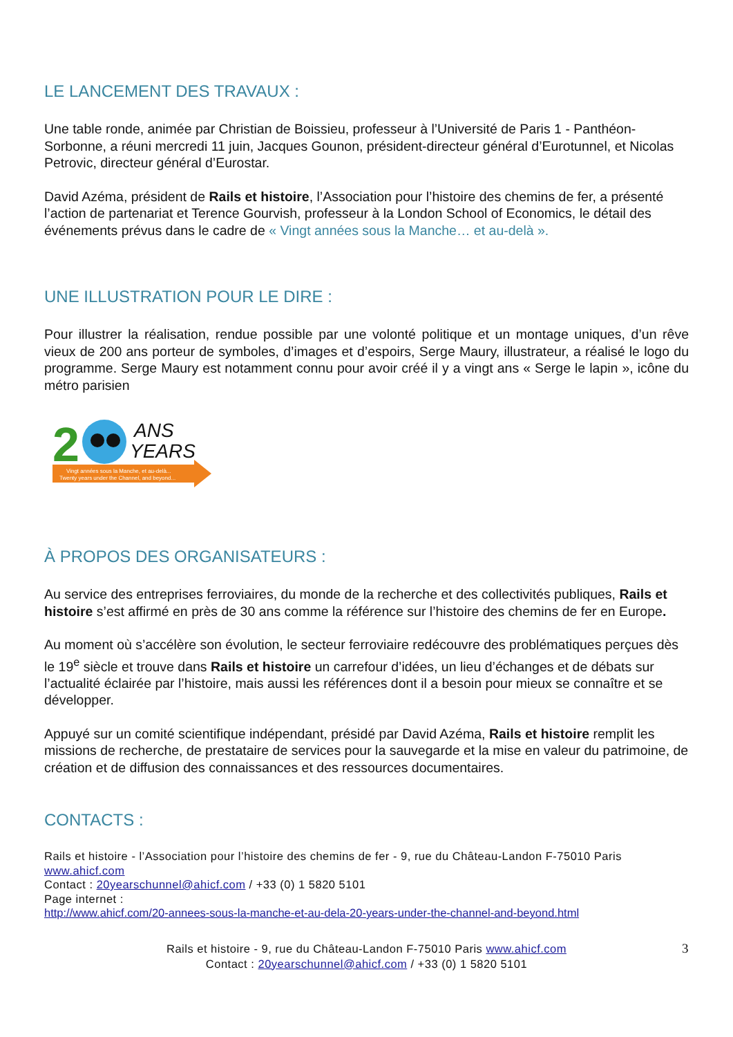LE LANCEMENT DES TRAVAUX :
Une table ronde, animée par Christian de Boissieu, professeur à l’Université de Paris 1 - Panthéon-Sorbonne, a réuni mercredi 11 juin, Jacques Gounon, président-directeur général d’Eurotunnel, et Nicolas Petrovic, directeur général d’Eurostar.
David Azéma, président de Rails et histoire, l’Association pour l’histoire des chemins de fer, a présenté l’action de partenariat et Terence Gourvish, professeur à la London School of Economics, le détail des événements prévus dans le cadre de « Vingt années sous la Manche… et au-delà ».
UNE ILLUSTRATION POUR LE DIRE :
Pour illustrer la réalisation, rendue possible par une volonté politique et un montage uniques, d’un rêve vieux de 200 ans porteur de symboles, d’images et d’espoirs, Serge Maury, illustrateur, a réalisé le logo du programme. Serge Maury est notamment connu pour avoir créé il y a vingt ans « Serge le lapin », icône du métro parisien
2
ANS
YEARS
Vingt années sous la Manche, et au-delà...
Twenty years under the Channel, and beyond...
À PROPOS DES ORGANISATEURS :
Au service des entreprises ferroviaires, du monde de la recherche et des collectivités publiques, Rails et histoire s’est affirmé en près de 30 ans comme la référence sur l’histoire des chemins de fer en Europe.
Au moment où s’accélère son évolution, le secteur ferroviaire redécouvre des problématiques perçues dès le 19<sup>e</sup> siècle et trouve dans Rails et histoire un carrefour d’idées, un lieu d’échanges et de débats sur l’actualité éclairée par l’histoire, mais aussi les références dont il a besoin pour mieux se connaître et se développer.
Appuyé sur un comité scientifique indépendant, présidé par David Azéma, Rails et histoire remplit les missions de recherche, de prestataire de services pour la sauvegarde et la mise en valeur du patrimoine, de création et de diffusion des connaissances et des ressources documentaires.
CONTACTS :
Rails et histoire - l’Association pour l’histoire des chemins de fer - 9, rue du Château-Landon F-75010 Paris www.ahicf.com
Contact : 20yearschunnel@ahicf.com / +33 (0) 1 5820 5101
Page internet :
http://www.ahicf.com/20-annees-sous-la-manche-et-au-dela-20-years-under-the-channel-and-beyond.html
3 Rails et histoire - 9, rue du Château-Landon F-75010 Paris www.ahicf.com
Contact : 20yearschunnel@ahicf.com / +33 (0) 1 5820 5101